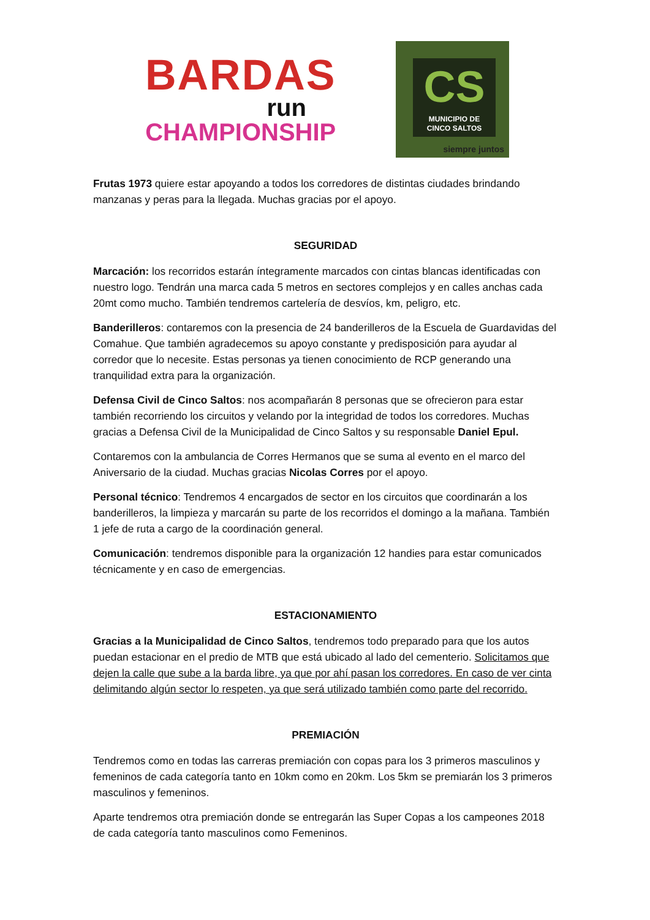BARDAS
run
CHAMPIONSHIP
CS
MUNICIPIO DE
CINCO SALTOS
siempre juntos
Frutas 1973 quiere estar apoyando a todos los corredores de distintas ciudades brindando manzanas y peras para la llegada. Muchas gracias por el apoyo.
SEGURIDAD
Marcación: los recorridos estarán íntegramente marcados con cintas blancas identificadas con nuestro logo. Tendrán una marca cada 5 metros en sectores complejos y en calles anchas cada 20mt como mucho. También tendremos cartelería de desvíos, km, peligro, etc.
Banderilleros: contaremos con la presencia de 24 banderilleros de la Escuela de Guardavidas del Comahue. Que también agradecemos su apoyo constante y predisposición para ayudar al corredor que lo necesite. Estas personas ya tienen conocimiento de RCP generando una tranquilidad extra para la organización.
Defensa Civil de Cinco Saltos: nos acompañarán 8 personas que se ofrecieron para estar también recorriendo los circuitos y velando por la integridad de todos los corredores. Muchas gracias a Defensa Civil de la Municipalidad de Cinco Saltos y su responsable Daniel Epul.
Contaremos con la ambulancia de Corres Hermanos que se suma al evento en el marco del Aniversario de la ciudad. Muchas gracias Nicolas Corres por el apoyo.
Personal técnico: Tendremos 4 encargados de sector en los circuitos que coordinarán a los banderilleros, la limpieza y marcarán su parte de los recorridos el domingo a la mañana. También 1 jefe de ruta a cargo de la coordinación general.
Comunicación: tendremos disponible para la organización 12 handies para estar comunicados técnicamente y en caso de emergencias.
ESTACIONAMIENTO
Gracias a la Municipalidad de Cinco Saltos, tendremos todo preparado para que los autos puedan estacionar en el predio de MTB que está ubicado al lado del cementerio. Solicitamos que dejen la calle que sube a la barda libre, ya que por ahí pasan los corredores. En caso de ver cinta delimitando algún sector lo respeten, ya que será utilizado también como parte del recorrido.
PREMIACIÓN
Tendremos como en todas las carreras premiación con copas para los 3 primeros masculinos y femeninos de cada categoría tanto en 10km como en 20km. Los 5km se premiarán los 3 primeros masculinos y femeninos.
Aparte tendremos otra premiación donde se entregarán las Super Copas a los campeones 2018 de cada categoría tanto masculinos como Femeninos.